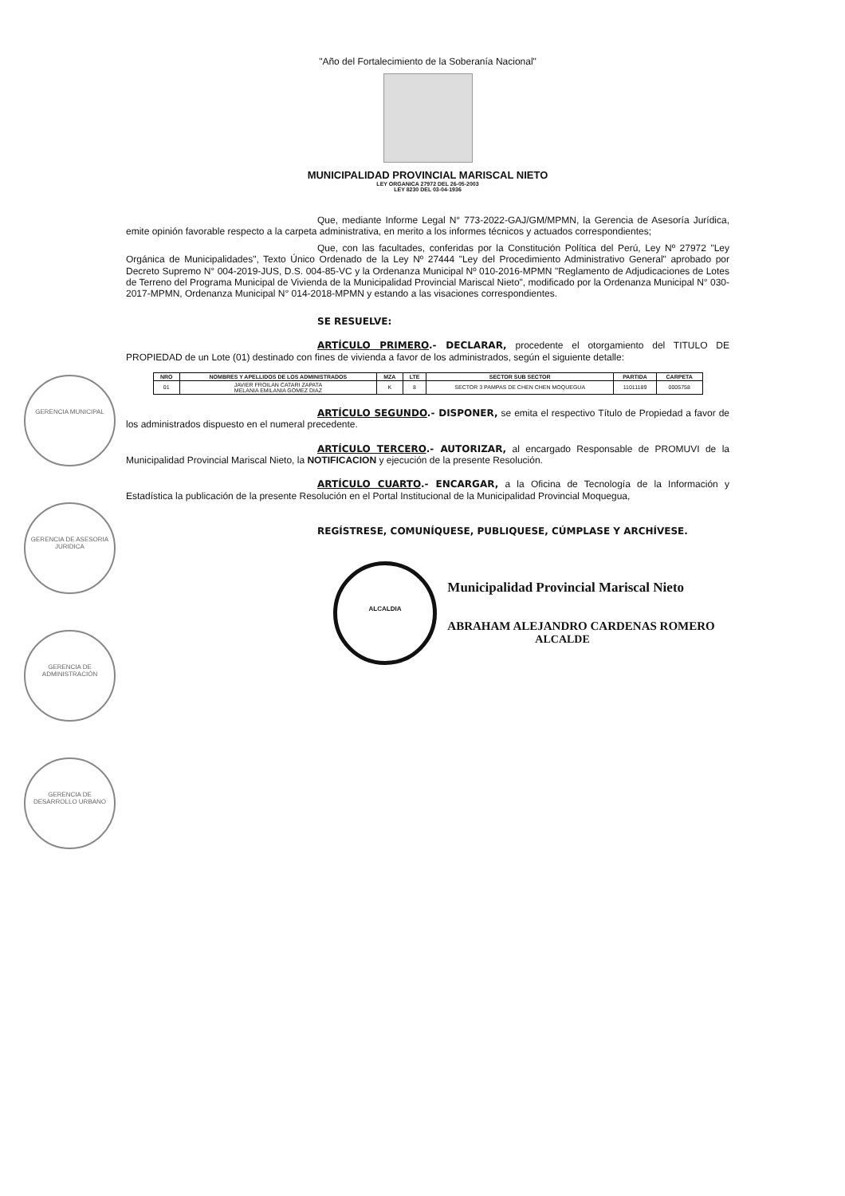"Año del Fortalecimiento de la Soberanía Nacional"
MUNICIPALIDAD PROVINCIAL MARISCAL NIETO
LEY ORGANICA 27972 DEL 26-05-2003
LEY 8230 DEL 03-04-1936
Que, mediante Informe Legal N° 773-2022-GAJ/GM/MPMN, la Gerencia de Asesoría Jurídica, emite opinión favorable respecto a la carpeta administrativa, en merito a los informes técnicos y actuados correspondientes;
Que, con las facultades, conferidas por la Constitución Política del Perú, Ley Nº 27972 "Ley Orgánica de Municipalidades", Texto Único Ordenado de la Ley Nº 27444 "Ley del Procedimiento Administrativo General" aprobado por Decreto Supremo N° 004-2019-JUS, D.S. 004-85-VC y la Ordenanza Municipal Nº 010-2016-MPMN "Reglamento de Adjudicaciones de Lotes de Terreno del Programa Municipal de Vivienda de la Municipalidad Provincial Mariscal Nieto", modificado por la Ordenanza Municipal N° 030-2017-MPMN, Ordenanza Municipal N° 014-2018-MPMN y estando a las visaciones correspondientes.
SE RESUELVE:
ARTÍCULO PRIMERO.- DECLARAR, procedente el otorgamiento del TITULO DE PROPIEDAD de un Lote (01) destinado con fines de vivienda a favor de los administrados, según el siguiente detalle:
| NRO | NOMBRES Y APELLIDOS DE LOS ADMINISTRADOS | MZA | LTE | SECTOR SUB SECTOR | PARTIDA | CARPETA |
| --- | --- | --- | --- | --- | --- | --- |
| 01 | JAVIER FROILAN CATARI ZAPATA MELANIA EMILANIA GOMEZ DIAZ | K | 8 | SECTOR 3 PAMPAS DE CHEN CHEN MOQUEGUA | 11011189 | 0005758 |
ARTÍCULO SEGUNDO.- DISPONER, se emita el respectivo Título de Propiedad a favor de los administrados dispuesto en el numeral precedente.
ARTÍCULO TERCERO.- AUTORIZAR, al encargado Responsable de PROMUVI de la Municipalidad Provincial Mariscal Nieto, la NOTIFICACION y ejecución de la presente Resolución.
ARTÍCULO CUARTO.- ENCARGAR, a la Oficina de Tecnología de la Información y Estadística la publicación de la presente Resolución en el Portal Institucional de la Municipalidad Provincial Moquegua,
REGÍSTRESE, COMUNÍQUESE, PUBLIQUESE, CÚMPLASE Y ARCHÍVESE.
ALCALDIA Municipalidad Provincial Mariscal Nieto
ABRAHAM ALEJANDRO CARDENAS ROMERO
ALCALDE
GERENCIA MUNICIPAL
GERENCIA DE ASESORIA JURIDICA
GERENCIA DE ADMINISTRACIÓN
GERENCIA DE DESARROLLO URBANO